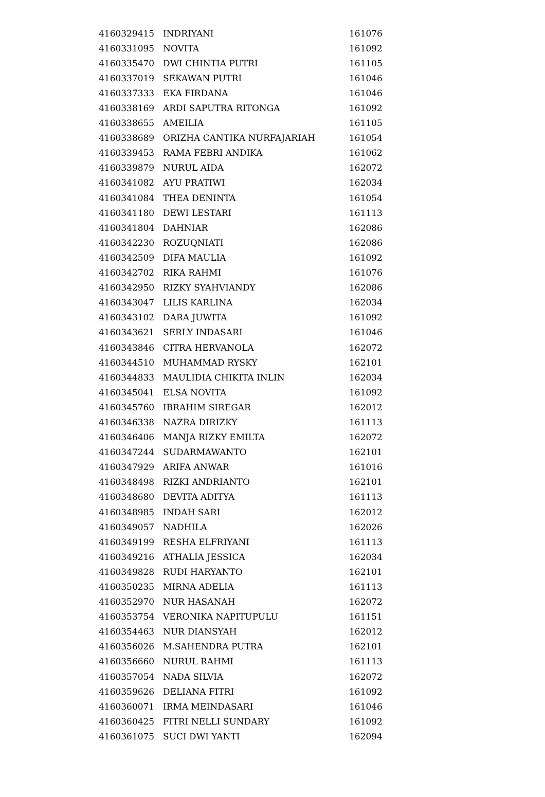| 4160329415 | INDRIYANI | 161076 |
| 4160331095 | NOVITA | 161092 |
| 4160335470 | DWI CHINTIA PUTRI | 161105 |
| 4160337019 | SEKAWAN PUTRI | 161046 |
| 4160337333 | EKA FIRDANA | 161046 |
| 4160338169 | ARDI SAPUTRA RITONGA | 161092 |
| 4160338655 | AMEILIA | 161105 |
| 4160338689 | ORIZHA CANTIKA NURFAJARIAH | 161054 |
| 4160339453 | RAMA FEBRI ANDIKA | 161062 |
| 4160339879 | NURUL AIDA | 162072 |
| 4160341082 | AYU PRATIWI | 162034 |
| 4160341084 | THEA DENINTA | 161054 |
| 4160341180 | DEWI LESTARI | 161113 |
| 4160341804 | DAHNIAR | 162086 |
| 4160342230 | ROZUQNIATI | 162086 |
| 4160342509 | DIFA MAULIA | 161092 |
| 4160342702 | RIKA RAHMI | 161076 |
| 4160342950 | RIZKY SYAHVIANDY | 162086 |
| 4160343047 | LILIS KARLINA | 162034 |
| 4160343102 | DARA JUWITA | 161092 |
| 4160343621 | SERLY INDASARI | 161046 |
| 4160343846 | CITRA HERVANOLA | 162072 |
| 4160344510 | MUHAMMAD RYSKY | 162101 |
| 4160344833 | MAULIDIA CHIKITA INLIN | 162034 |
| 4160345041 | ELSA NOVITA | 161092 |
| 4160345760 | IBRAHIM SIREGAR | 162012 |
| 4160346338 | NAZRA DIRIZKY | 161113 |
| 4160346406 | MANJA RIZKY EMILTA | 162072 |
| 4160347244 | SUDARMAWANTO | 162101 |
| 4160347929 | ARIFA ANWAR | 161016 |
| 4160348498 | RIZKI ANDRIANTO | 162101 |
| 4160348680 | DEVITA ADITYA | 161113 |
| 4160348985 | INDAH SARI | 162012 |
| 4160349057 | NADHILA | 162026 |
| 4160349199 | RESHA ELFRIYANI | 161113 |
| 4160349216 | ATHALIA JESSICA | 162034 |
| 4160349828 | RUDI HARYANTO | 162101 |
| 4160350235 | MIRNA ADELIA | 161113 |
| 4160352970 | NUR HASANAH | 162072 |
| 4160353754 | VERONIKA NAPITUPULU | 161151 |
| 4160354463 | NUR DIANSYAH | 162012 |
| 4160356026 | M.SAHENDRA PUTRA | 162101 |
| 4160356660 | NURUL RAHMI | 161113 |
| 4160357054 | NADA SILVIA | 162072 |
| 4160359626 | DELIANA FITRI | 161092 |
| 4160360071 | IRMA MEINDASARI | 161046 |
| 4160360425 | FITRI NELLI SUNDARY | 161092 |
| 4160361075 | SUCI DWI YANTI | 162094 |